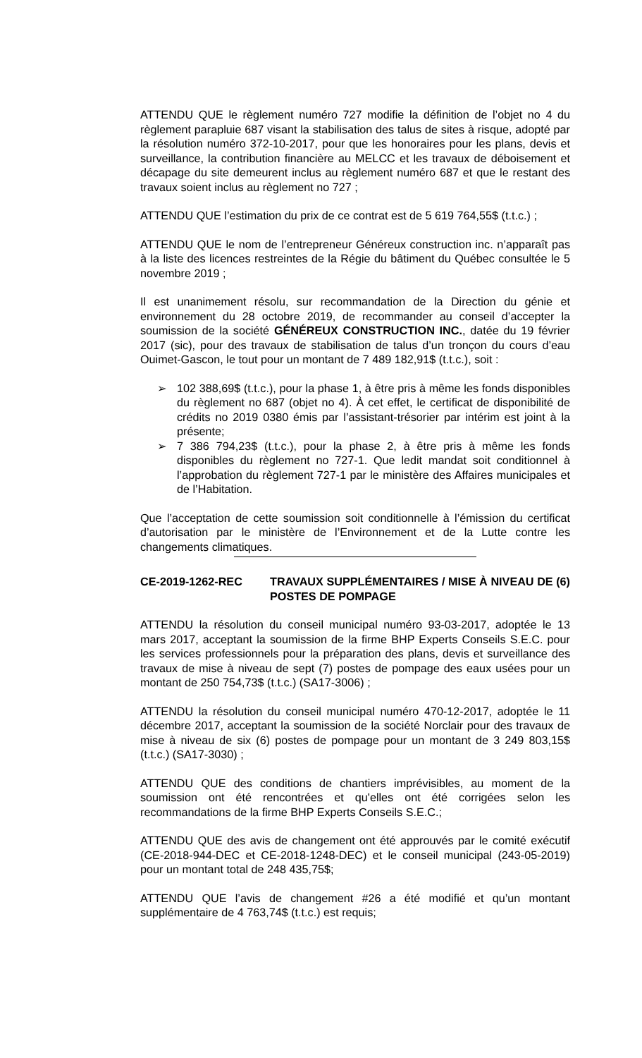ATTENDU QUE le règlement numéro 727 modifie la définition de l’objet no 4 du règlement parapluie 687 visant la stabilisation des talus de sites à risque, adopté par la résolution numéro 372-10-2017, pour que les honoraires pour les plans, devis et surveillance, la contribution financière au MELCC et les travaux de déboisement et décapage du site demeurent inclus au règlement numéro 687 et que le restant des travaux soient inclus au règlement no 727 ;
ATTENDU QUE l’estimation du prix de ce contrat est de 5 619 764,55$ (t.t.c.) ;
ATTENDU QUE le nom de l’entrepreneur Généreux construction inc. n’apparaît pas à la liste des licences restreintes de la Régie du bâtiment du Québec consultée le 5 novembre 2019 ;
Il est unanimement résolu, sur recommandation de la Direction du génie et environnement du 28 octobre 2019, de recommander au conseil d’accepter la soumission de la société GÉNÉREUX CONSTRUCTION INC., datée du 19 février 2017 (sic), pour des travaux de stabilisation de talus d’un tronçon du cours d’eau Ouimet-Gascon, le tout pour un montant de 7 489 182,91$ (t.t.c.), soit :
➢ 102 388,69$ (t.t.c.), pour la phase 1, à être pris à même les fonds disponibles du règlement no 687 (objet no 4). À cet effet, le certificat de disponibilité de crédits no 2019 0380 émis par l’assistant-trésorier par intérim est joint à la présente;
➢ 7 386 794,23$ (t.t.c.), pour la phase 2, à être pris à même les fonds disponibles du règlement no 727-1. Que ledit mandat soit conditionnel à l’approbation du règlement 727-1 par le ministère des Affaires municipales et de l’Habitation.
Que l’acceptation de cette soumission soit conditionnelle à l’émission du certificat d’autorisation par le ministère de l’Environnement et de la Lutte contre les changements climatiques.
CE-2019-1262-REC TRAVAUX SUPPLÉMENTAIRES / MISE À NIVEAU DE (6) POSTES DE POMPAGE
ATTENDU la résolution du conseil municipal numéro 93-03-2017, adoptée le 13 mars 2017, acceptant la soumission de la firme BHP Experts Conseils S.E.C. pour les services professionnels pour la préparation des plans, devis et surveillance des travaux de mise à niveau de sept (7) postes de pompage des eaux usées pour un montant de 250 754,73$ (t.t.c.) (SA17-3006) ;
ATTENDU la résolution du conseil municipal numéro 470-12-2017, adoptée le 11 décembre 2017, acceptant la soumission de la société Norclair pour des travaux de mise à niveau de six (6) postes de pompage pour un montant de 3 249 803,15$ (t.t.c.) (SA17-3030) ;
ATTENDU QUE des conditions de chantiers imprévisibles, au moment de la soumission ont été rencontrées et qu'elles ont été corrigées selon les recommandations de la firme BHP Experts Conseils S.E.C.;
ATTENDU QUE des avis de changement ont été approuvés par le comité exécutif (CE-2018-944-DEC et CE-2018-1248-DEC) et le conseil municipal (243-05-2019) pour un montant total de 248 435,75$;
ATTENDU QUE l’avis de changement #26 a été modifié et qu’un montant supplémentaire de 4 763,74$ (t.t.c.) est requis;